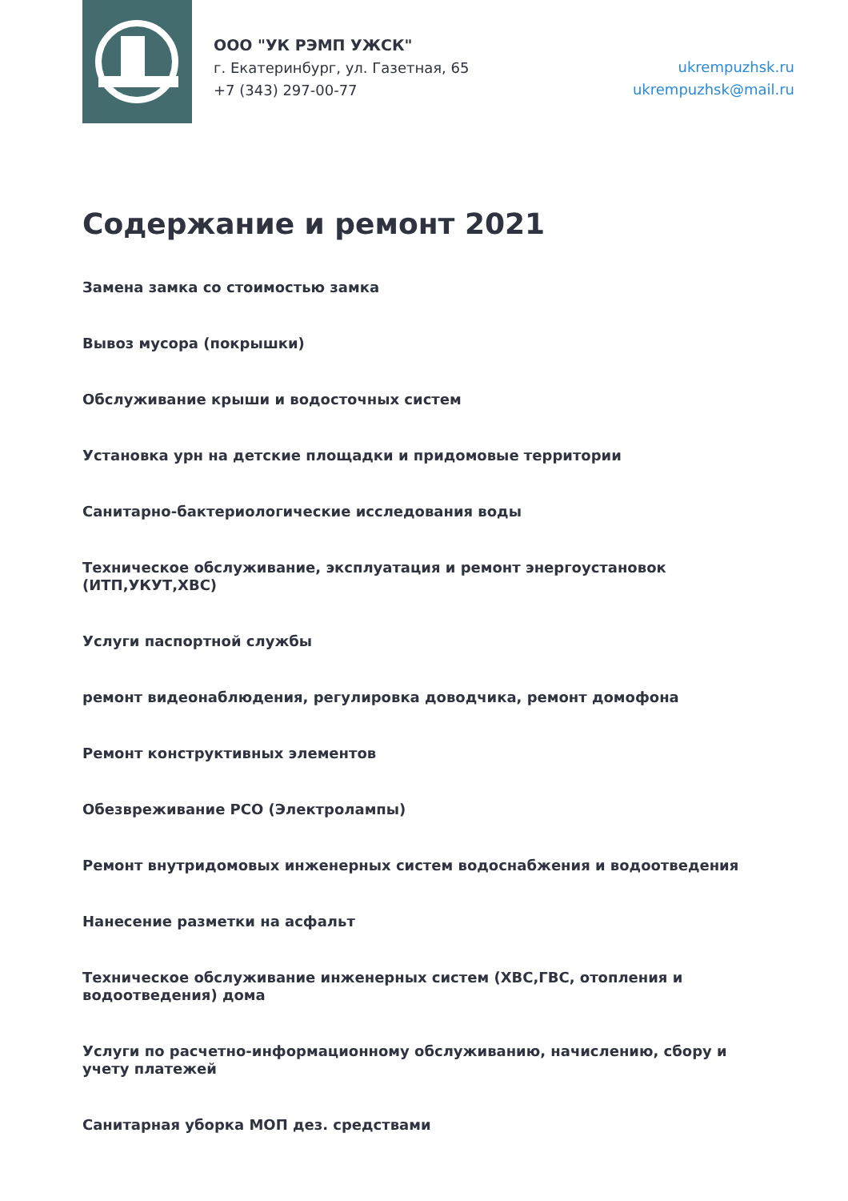ООО "УК РЭМП УЖСК"
г. Екатеринбург, ул. Газетная, 65
+7 (343) 297-00-77
ukrempuzhsk.ru
ukrempuzhsk@mail.ru
Содержание и ремонт 2021
Замена замка со стоимостью замка
Вывоз мусора (покрышки)
Обслуживание крыши и водосточных систем
Установка урн на детские площадки и придомовые территории
Санитарно-бактериологические исследования воды
Техническое обслуживание, эксплуатация и ремонт энергоустановок (ИТП,УКУТ,ХВС)
Услуги паспортной службы
ремонт видеонаблюдения, регулировка доводчика, ремонт домофона
Ремонт конструктивных элементов
Обезвреживание РСО (Электролампы)
Ремонт внутридомовых инженерных систем водоснабжения и водоотведения
Нанесение разметки на асфальт
Техническое обслуживание инженерных систем (ХВС,ГВС, отопления и водоотведения) дома
Услуги по расчетно-информационному обслуживанию, начислению, сбору и учету платежей
Санитарная уборка МОП дез. средствами